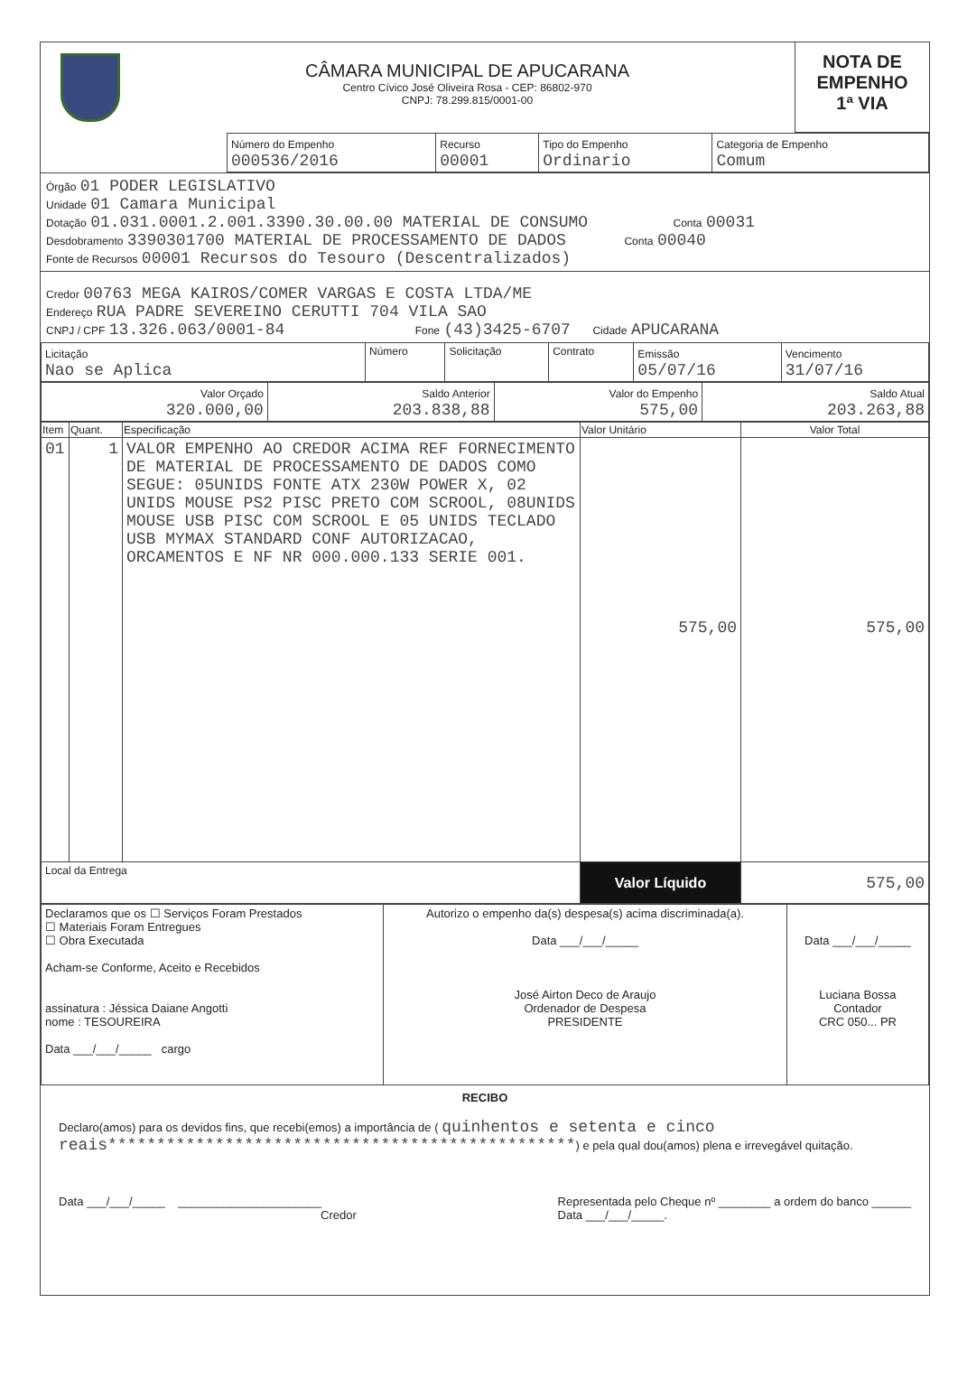CÂMARA MUNICIPAL DE APUCARANA
Centro Cívico José Oliveira Rosa - CEP: 86802-970
CNPJ: 78.299.815/0001-00
NOTA DE
EMPENHO
1ª VIA
| Número do Empenho 000536/2016 | Recurso 00001 | Tipo do Empenho Ordinario | Categoria de Empenho Comum |
Órgão 01 PODER LEGISLATIVO
Unidade 01 Camara Municipal
Dotação 01.031.0001.2.001.3390.30.00.00 MATERIAL DE CONSUMO Conta 00031
Desdobramento 3390301700 MATERIAL DE PROCESSAMENTO DE DADOS Conta 00040
Fonte de Recursos 00001 Recursos do Tesouro (Descentralizados)
Credor 00763 MEGA KAIROS/COMER VARGAS E COSTA LTDA/ME
Endereço RUA PADRE SEVEREINO CERUTTI 704 VILA SAO
CNPJ / CPF 13.326.063/0001-84 Fone (43)3425-6707 Cidade APUCARANA
| Licitação Nao se Aplica | Número | Solicitação | Contrato | Emissão 05/07/16 | Vencimento 31/07/16 |
| Valor Orçado 320.000,00 | Saldo Anterior 203.838,88 | Valor do Empenho 575,00 | Saldo Atual 203.263,88 |
| Item | Quant. | Especificação | Valor Unitário | Valor Total |
| --- | --- | --- | --- | --- |
| 01 | 1 | VALOR EMPENHO AO CREDOR ACIMA REF FORNECIMENTO DE MATERIAL DE PROCESSAMENTO DE DADOS COMO SEGUE: 05UNIDS FONTE ATX 230W POWER X, 02 UNIDS MOUSE PS2 PISC PRETO COM SCROOL, 08UNIDS MOUSE USB PISC COM SCROOL E 05 UNIDS TECLADO USB MYMAX STANDARD CONF AUTORIZACAO, ORCAMENTOS E NF NR 000.000.133 SERIE 001. | 575,00 | 575,00 |
| Local da Entrega | | | Valor Líquido | 575,00 |
| Declaramos que os ☐ Serviços Foram Prestados ☐ Materiais Foram Entregues ☐ Obra Executada Acham-se Conforme, Aceito e Recebidos assinatura : Jéssica Daiane Angotti nome : TESOUREIRA Data ___/___/_____ cargo | Autorizo o empenho da(s) despesa(s) acima discriminada(a). Data ___/___/_____ José Airton Deco de Araujo Ordenador de Despesa PRESIDENTE | Data ___/___/_____ Luciana Bossa Contador CRC 050... PR |
RECIBO
Declaro(amos) para os devidos fins, que recebi(emos) a importância de ( quinhentos e setenta e cinco reais************************************************) e pela qual dou(amos) plena e irrevegável quitação.
Data ___/___/_____ ______________________
Credor
Representada pelo Cheque nº ________ a ordem do banco ______
Data ___/___/_____.